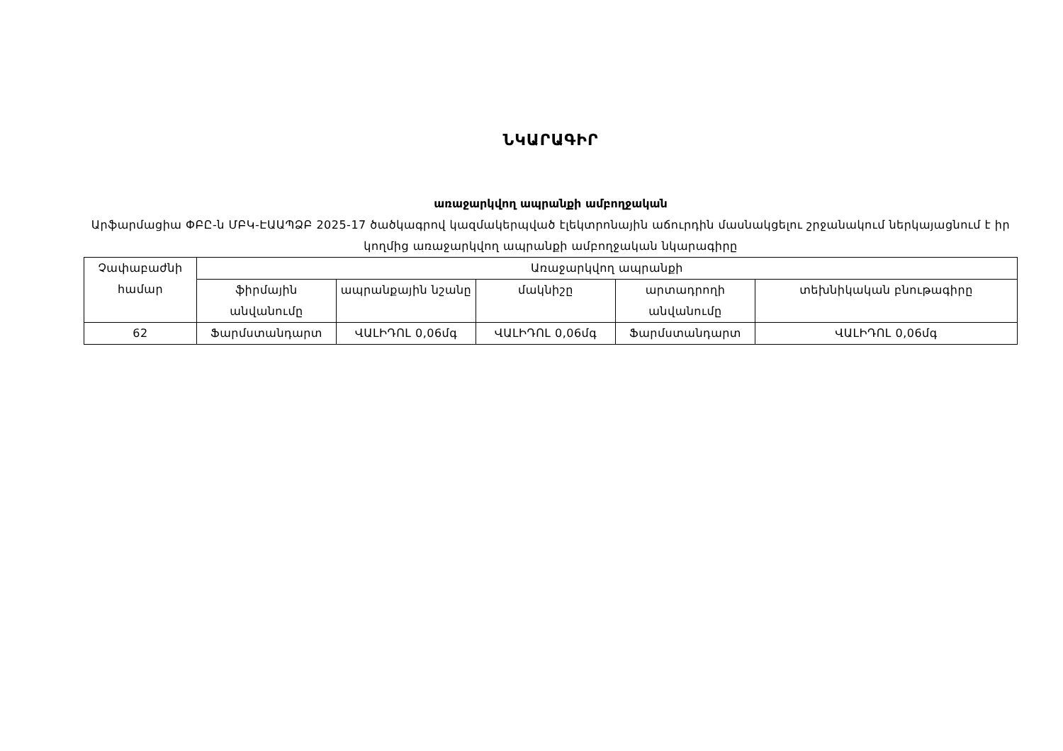ՆԿԱՐԱԳԻՐ
առաջարկվող ապրանքի ամբողջական
Արֆարմացիա ՓԲԸ-ն ՄԲԿ-ԷԱԱՊՁԲ 2025-17 ծածկագրով կազմակերպված էլեկտրոնային աճուրդին մասնակցելու շրջանակում ներկայացնում է իր կողմից առաջարկվող ապրանքի ամբողջական նկարագիրը
| Չափաբաժնի համար | Առաջարկվող ապրանքի | | | | |
| | ֆիրմային անվանումը | ապրանքային նշանը | մակնիշը | արտադրողի անվանումը | տեխնիկական բնութագիրը |
| 62 | Ֆարմստանդարտ | ՎԱԼԻԴՈԼ 0,06մգ | ՎԱԼԻԴՈԼ 0,06մգ | Ֆարմստանդարտ | ՎԱԼԻԴՈԼ 0,06մգ |